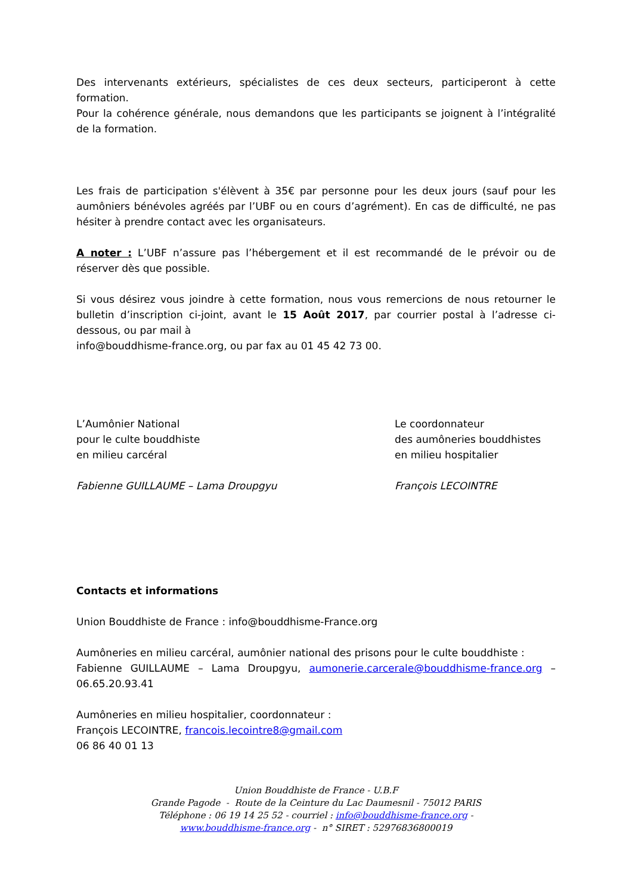Des intervenants extérieurs, spécialistes de ces deux secteurs, participeront à cette formation.
Pour la cohérence générale, nous demandons que les participants se joignent à l’intégralité de la formation.
Les frais de participation s'élèvent à 35€ par personne pour les deux jours (sauf pour les aumôniers bénévoles agréés par l’UBF ou en cours d’agrément). En cas de difficulté, ne pas hésiter à prendre contact avec les organisateurs.
A noter : L’UBF n’assure pas l’hébergement et il est recommandé de le prévoir ou de réserver dès que possible.
Si vous désirez vous joindre à cette formation, nous vous remercions de nous retourner le bulletin d’inscription ci-joint, avant le 15 Août 2017, par courrier postal à l’adresse ci-dessous, ou par mail à
info@bouddhisme-france.org, ou par fax au 01 45 42 73 00.
L’Aumônier National
pour le culte bouddhiste
en milieu carcéral
Fabienne GUILLAUME – Lama Droupgyu
Le coordonnateur
des aumôneries bouddhistes
en milieu hospitalier
François LECOINTRE
Contacts et informations
Union Bouddhiste de France : info@bouddhisme-France.org
Aumôneries en milieu carcéral, aumônier national des prisons pour le culte bouddhiste :
Fabienne GUILLAUME – Lama Droupgyu, aumonerie.carcerale@bouddhisme-france.org – 06.65.20.93.41
Aumôneries en milieu hospitalier, coordonnateur :
François LECOINTRE, francois.lecointre8@gmail.com
06 86 40 01 13
Union Bouddhiste de France - U.B.F
Grande Pagode - Route de la Ceinture du Lac Daumesnil - 75012 PARIS
Téléphone : 06 19 14 25 52 - courriel : info@bouddhisme-france.org -
www.bouddhisme-france.org - n° SIRET : 52976836800019